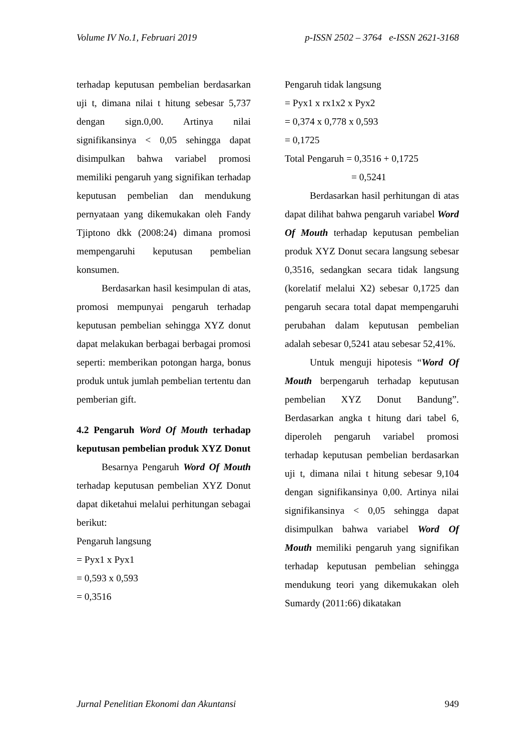Volume IV No.1, Februari 2019 p-ISSN 2502 – 3764 e-ISSN 2621-3168
terhadap keputusan pembelian berdasarkan uji t, dimana nilai t hitung sebesar 5,737 dengan sign.0,00. Artinya nilai signifikansinya < 0,05 sehingga dapat disimpulkan bahwa variabel promosi memiliki pengaruh yang signifikan terhadap keputusan pembelian dan mendukung pernyataan yang dikemukakan oleh Fandy Tjiptono dkk (2008:24) dimana promosi mempengaruhi keputusan pembelian konsumen.
Berdasarkan hasil kesimpulan di atas, promosi mempunyai pengaruh terhadap keputusan pembelian sehingga XYZ donut dapat melakukan berbagai berbagai promosi seperti: memberikan potongan harga, bonus produk untuk jumlah pembelian tertentu dan pemberian gift.
4.2 Pengaruh Word Of Mouth terhadap keputusan pembelian produk XYZ Donut
Besarnya Pengaruh Word Of Mouth terhadap keputusan pembelian XYZ Donut dapat diketahui melalui perhitungan sebagai berikut:
Pengaruh langsung
= Pyx1 x Pyx1
= 0,593 x 0,593
= 0,3516
Pengaruh tidak langsung
= Pyx1 x rx1x2 x Pyx2
= 0,374 x 0,778 x 0,593
= 0,1725
Total Pengaruh = 0,3516 + 0,1725
= 0,5241
Berdasarkan hasil perhitungan di atas dapat dilihat bahwa pengaruh variabel Word Of Mouth terhadap keputusan pembelian produk XYZ Donut secara langsung sebesar 0,3516, sedangkan secara tidak langsung (korelatif melalui X2) sebesar 0,1725 dan pengaruh secara total dapat mempengaruhi perubahan dalam keputusan pembelian adalah sebesar 0,5241 atau sebesar 52,41%.
Untuk menguji hipotesis “Word Of Mouth berpengaruh terhadap keputusan pembelian XYZ Donut Bandung”. Berdasarkan angka t hitung dari tabel 6, diperoleh pengaruh variabel promosi terhadap keputusan pembelian berdasarkan uji t, dimana nilai t hitung sebesar 9,104 dengan signifikansinya 0,00. Artinya nilai signifikansinya < 0,05 sehingga dapat disimpulkan bahwa variabel Word Of Mouth memiliki pengaruh yang signifikan terhadap keputusan pembelian sehingga mendukung teori yang dikemukakan oleh Sumardy (2011:66) dikatakan
Jurnal Penelitian Ekonomi dan Akuntansi 949